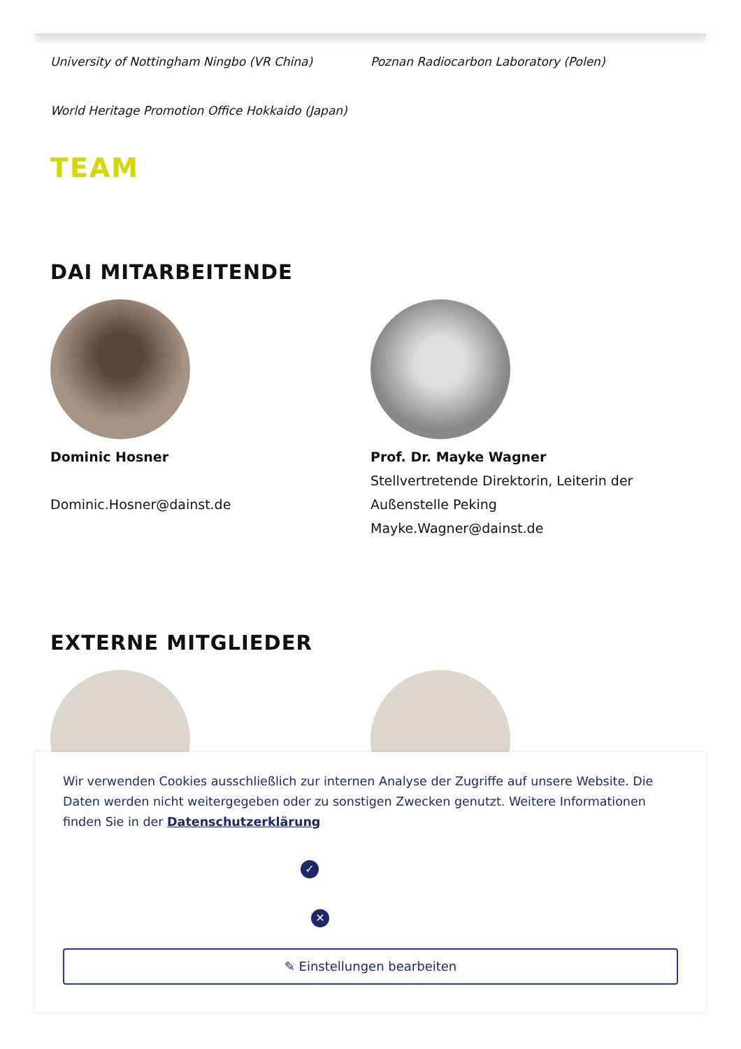University of Nottingham Ningbo (VR China) Poznan Radiocarbon Laboratory (Polen)
World Heritage Promotion Office Hokkaido (Japan)
TEAM
DAI MITARBEITENDE
Dominic Hosner
Dominic.Hosner@dainst.de
Prof. Dr. Mayke Wagner
Stellvertretende Direktorin, Leiterin der Außenstelle Peking
Mayke.Wagner@dainst.de
EXTERNE MITGLIEDER
Wir verwenden Cookies ausschließlich zur internen Analyse der Zugriffe auf unsere Website. Die Daten werden nicht weitergegeben oder zu sonstigen Zwecken genutzt. Weitere Informationen finden Sie in der Datenschutzerklärung
✓
✕
✎ Einstellungen bearbeiten